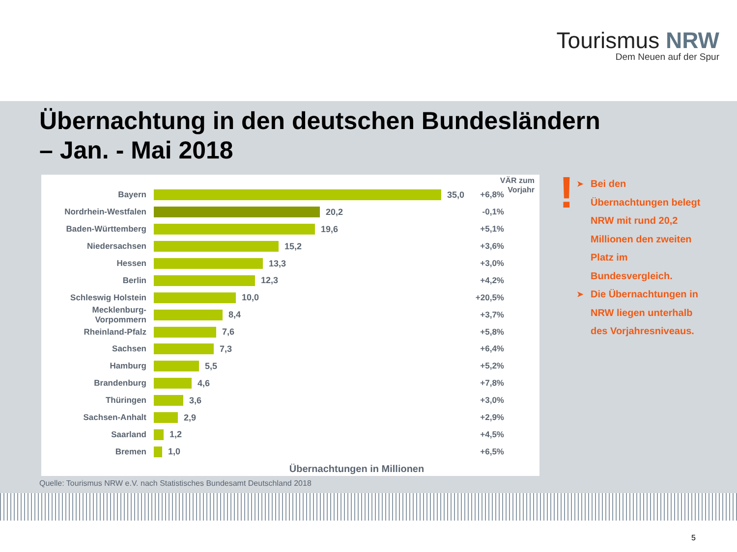Tourismus NRW
Dem Neuen auf der Spur
Übernachtung in den deutschen Bundesländern
– Jan. - Mai 2018
VÄR zum
Vorjahr
Bayern 35,0
+6,8%
Nordrhein-Westfalen 20,2
-0,1%
Baden-Württemberg 19,6
+5,1%
Niedersachsen 15,2
+3,6%
Hessen 13,3
+3,0%
Berlin 12,3
+4,2%
Schleswig Holstein 10,0
+20,5%
Mecklenburg-Vorpommern
8,4
+3,7%
Rheinland-Pfalz 7,6
+5,8%
Sachsen 7,3
+6,4%
Hamburg 5,5
+5,2%
Brandenburg 4,6
+7,8%
Thüringen 3,6
+3,0%
Sachsen-Anhalt 2,9
+2,9%
Saarland 1,2
+4,5%
Bremen 1,0
+6,5%
Übernachtungen in Millionen
!
➤ Bei den Übernachtungen belegt NRW mit rund 20,2 Millionen den zweiten Platz im Bundesvergleich.
➤ Die Übernachtungen in NRW liegen unterhalb des Vorjahresniveaus.
Quelle: Tourismus NRW e.V. nach Statistisches Bundesamt Deutschland 2018
5